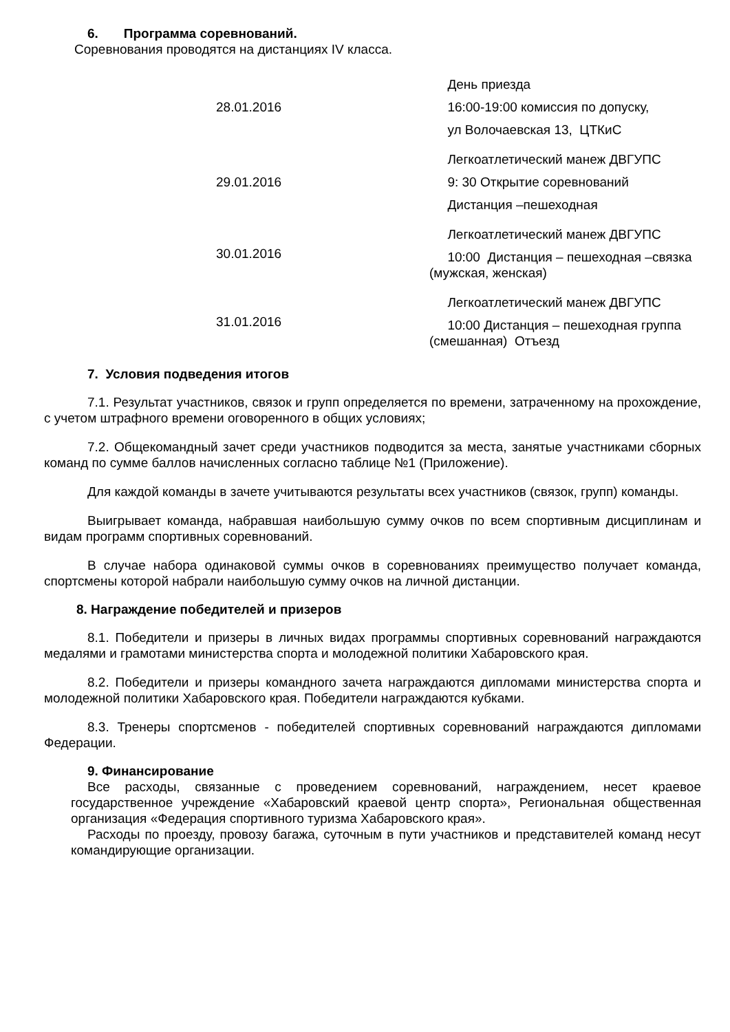6. Программа соревнований.
Соревнования проводятся на дистанциях IV класса.
| 28.01.2016 | День приезда 16:00-19:00 комиссия по допуску, ул Волочаевская 13, ЦТКиС |
| 29.01.2016 | Легкоатлетический манеж ДВГУПС 9: 30 Открытие соревнований Дистанция –пешеходная |
| 30.01.2016 | Легкоатлетический манеж ДВГУПС 10:00 Дистанция – пешеходная –связка (мужская, женская) |
| 31.01.2016 | Легкоатлетический манеж ДВГУПС 10:00 Дистанция – пешеходная группа (смешанная) Отъезд |
7. Условия подведения итогов
7.1. Результат участников, связок и групп определяется по времени, затраченному на прохождение, с учетом штрафного времени оговоренного в общих условиях;
7.2. Общекомандный зачет среди участников подводится за места, занятые участниками сборных команд по сумме баллов начисленных согласно таблице №1 (Приложение).
Для каждой команды в зачете учитываются результаты всех участников (связок, групп) команды.
Выигрывает команда, набравшая наибольшую сумму очков по всем спортивным дисциплинам и видам программ спортивных соревнований.
В случае набора одинаковой суммы очков в соревнованиях преимущество получает команда, спортсмены которой набрали наибольшую сумму очков на личной дистанции.
8. Награждение победителей и призеров
8.1. Победители и призеры в личных видах программы спортивных соревнований награждаются медалями и грамотами министерства спорта и молодежной политики Хабаровского края.
8.2. Победители и призеры командного зачета награждаются дипломами министерства спорта и молодежной политики Хабаровского края. Победители награждаются кубками.
8.3. Тренеры спортсменов - победителей спортивных соревнований награждаются дипломами Федерации.
9. Финансирование
Все расходы, связанные с проведением соревнований, награждением, несет краевое государственное учреждение «Хабаровский краевой центр спорта», Региональная общественная организация «Федерация спортивного туризма Хабаровского края».
Расходы по проезду, провозу багажа, суточным в пути участников и представителей команд несут командирующие организации.